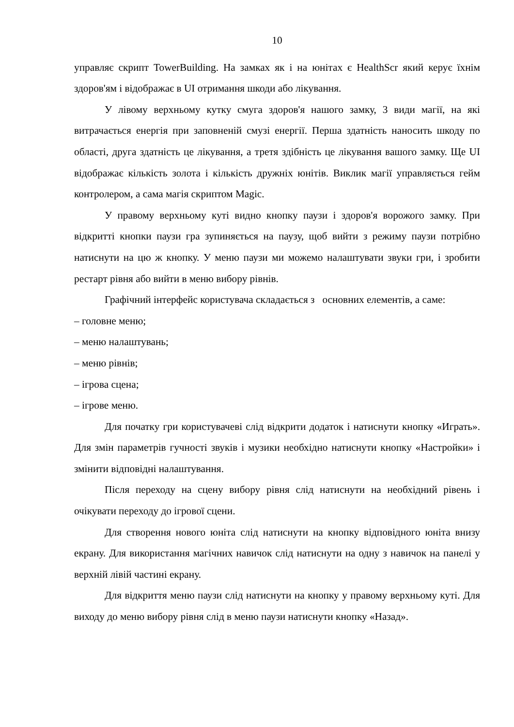10
управляє скрипт TowerBuilding. На замках як і на юнітах є HealthScr який керує їхнім здоров'ям і відображає в UI отримання шкоди або лікування.
У лівому верхньому кутку смуга здоров'я нашого замку, 3 види магії, на які витрачається енергія при заповненій смузі енергії. Перша здатність наносить шкоду по області, друга здатність це лікування, а третя здібність це лікування вашого замку. Ще UI відображає кількість золота і кількість дружніх юнітів. Виклик магії управляється гейм контролером, а сама магія скриптом Magic.
У правому верхньому куті видно кнопку паузи і здоров'я ворожого замку. При відкритті кнопки паузи гра зупиняється на паузу, щоб вийти з режиму паузи потрібно натиснути на цю ж кнопку. У меню паузи ми можемо налаштувати звуки гри, і зробити рестарт рівня або вийти в меню вибору рівнів.
Графічний інтерфейс користувача складається з основних елементів, а саме:
– головне меню;
– меню налаштувань;
– меню рівнів;
– ігрова сцена;
– ігрове меню.
Для початку гри користувачеві слід відкрити додаток і натиснути кнопку «Играть». Для змін параметрів гучності звуків і музики необхідно натиснути кнопку «Настройки» і змінити відповідні налаштування.
Після переходу на сцену вибору рівня слід натиснути на необхідний рівень і очікувати переходу до ігрової сцени.
Для створення нового юніта слід натиснути на кнопку відповідного юніта внизу екрану. Для використання магічних навичок слід натиснути на одну з навичок на панелі у верхній лівій частині екрану.
Для відкриття меню паузи слід натиснути на кнопку у правому верхньому куті. Для виходу до меню вибору рівня слід в меню паузи натиснути кнопку «Назад».